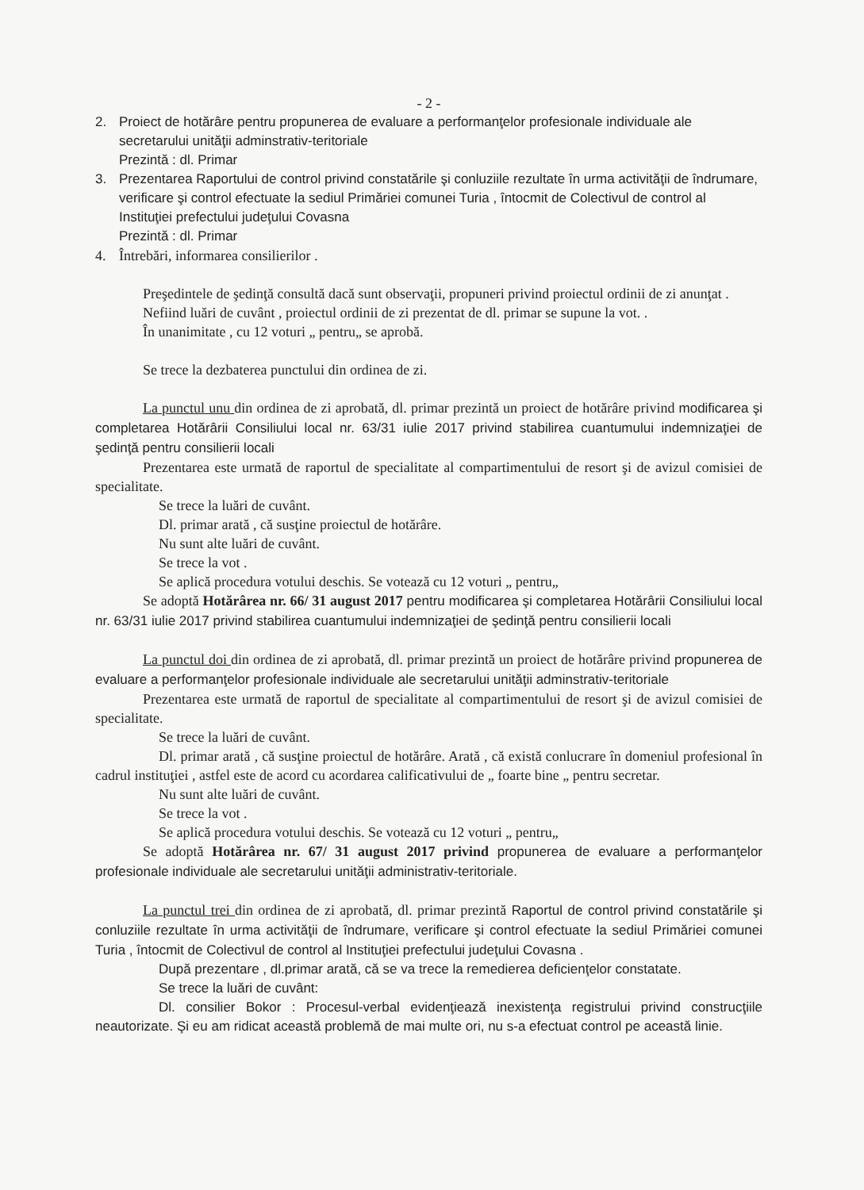- 2 -
2. Proiect de hotărâre pentru propunerea de evaluare a performanţelor profesionale individuale ale secretarului unităţii adminstrativ-teritoriale
Prezintă : dl. Primar
3. Prezentarea Raportului de control privind constatările şi conluziile rezultate în urma activităţii de îndrumare, verificare şi control efectuate la sediul Primăriei comunei Turia , întocmit de Colectivul de control al Instituţiei prefectului judeţului Covasna
Prezintă : dl. Primar
4. Întrebări, informarea consilierilor .
Preşedintele de şedinţă consultă dacă sunt observaţii, propuneri privind proiectul ordinii de zi anunţat .
Nefiind luări de cuvânt , proiectul ordinii de zi prezentat de dl. primar se supune la vot. .
În unanimitate , cu 12 voturi „ pentru„ se aprobă.
Se trece la dezbaterea punctului din ordinea de zi.
La punctul unu din ordinea de zi aprobată, dl. primar prezintă un proiect de hotărâre privind modificarea şi completarea Hotărârii Consiliului local nr. 63/31 iulie 2017 privind stabilirea cuantumului indemnizaţiei de şedinţă pentru consilierii locali
Prezentarea este urmată de raportul de specialitate al compartimentului de resort şi de avizul comisiei de specialitate.
Se trece la luări de cuvânt.
Dl. primar arată , că susţine proiectul de hotărâre.
Nu sunt alte luări de cuvânt.
Se trece la vot .
Se aplică procedura votului deschis. Se votează cu 12 voturi „ pentru„
Se adoptă Hotărârea nr. 66/ 31 august 2017 pentru modificarea şi completarea Hotărârii Consiliului local nr. 63/31 iulie 2017 privind stabilirea cuantumului indemnizaţiei de şedinţă pentru consilierii locali
La punctul doi din ordinea de zi aprobată, dl. primar prezintă un proiect de hotărâre privind propunerea de evaluare a performanţelor profesionale individuale ale secretarului unităţii adminstrativ-teritoriale
Prezentarea este urmată de raportul de specialitate al compartimentului de resort şi de avizul comisiei de specialitate.
Se trece la luări de cuvânt.
Dl. primar arată , că susţine proiectul de hotărâre. Arată , că există conlucrare în domeniul profesional în cadrul instituţiei , astfel este de acord cu acordarea calificativului de „ foarte bine „ pentru secretar.
Nu sunt alte luări de cuvânt.
Se trece la vot .
Se aplică procedura votului deschis. Se votează cu 12 voturi „ pentru„
Se adoptă Hotărârea nr. 67/ 31 august 2017 privind propunerea de evaluare a performanţelor profesionale individuale ale secretarului unităţii administrativ-teritoriale.
La punctul trei din ordinea de zi aprobată, dl. primar prezintă Raportul de control privind constatările şi conluziile rezultate în urma activităţii de îndrumare, verificare şi control efectuate la sediul Primăriei comunei Turia , întocmit de Colectivul de control al Instituţiei prefectului judeţului Covasna .
După prezentare , dl.primar arată, că se va trece la remedierea deficienţelor constatate.
Se trece la luări de cuvânt:
Dl. consilier Bokor : Procesul-verbal evidenţiează inexistenţa registrului privind construcţiile neautorizate. Şi eu am ridicat această problemă de mai multe ori, nu s-a efectuat control pe această linie.